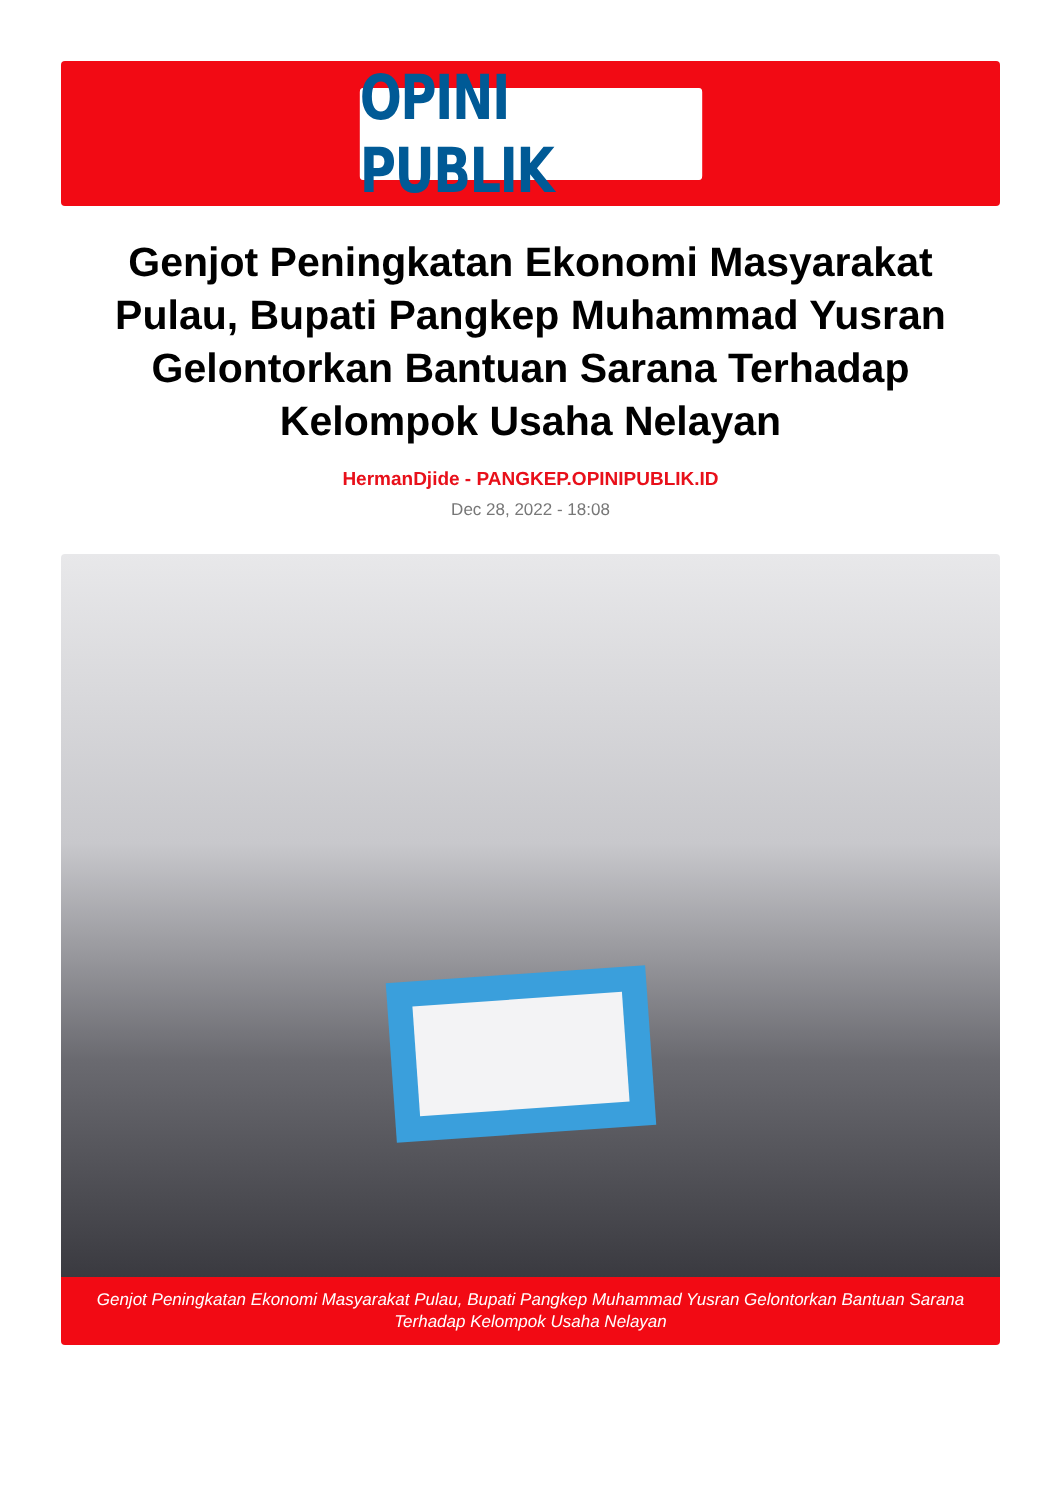OPINI PUBLIK
Genjot Peningkatan Ekonomi Masyarakat Pulau, Bupati Pangkep Muhammad Yusran Gelontorkan Bantuan Sarana Terhadap Kelompok Usaha Nelayan
HermanDjide - PANGKEP.OPINIPUBLIK.ID
Dec 28, 2022 - 18:08
Genjot Peningkatan Ekonomi Masyarakat Pulau, Bupati Pangkep Muhammad Yusran Gelontorkan Bantuan Sarana Terhadap Kelompok Usaha Nelayan